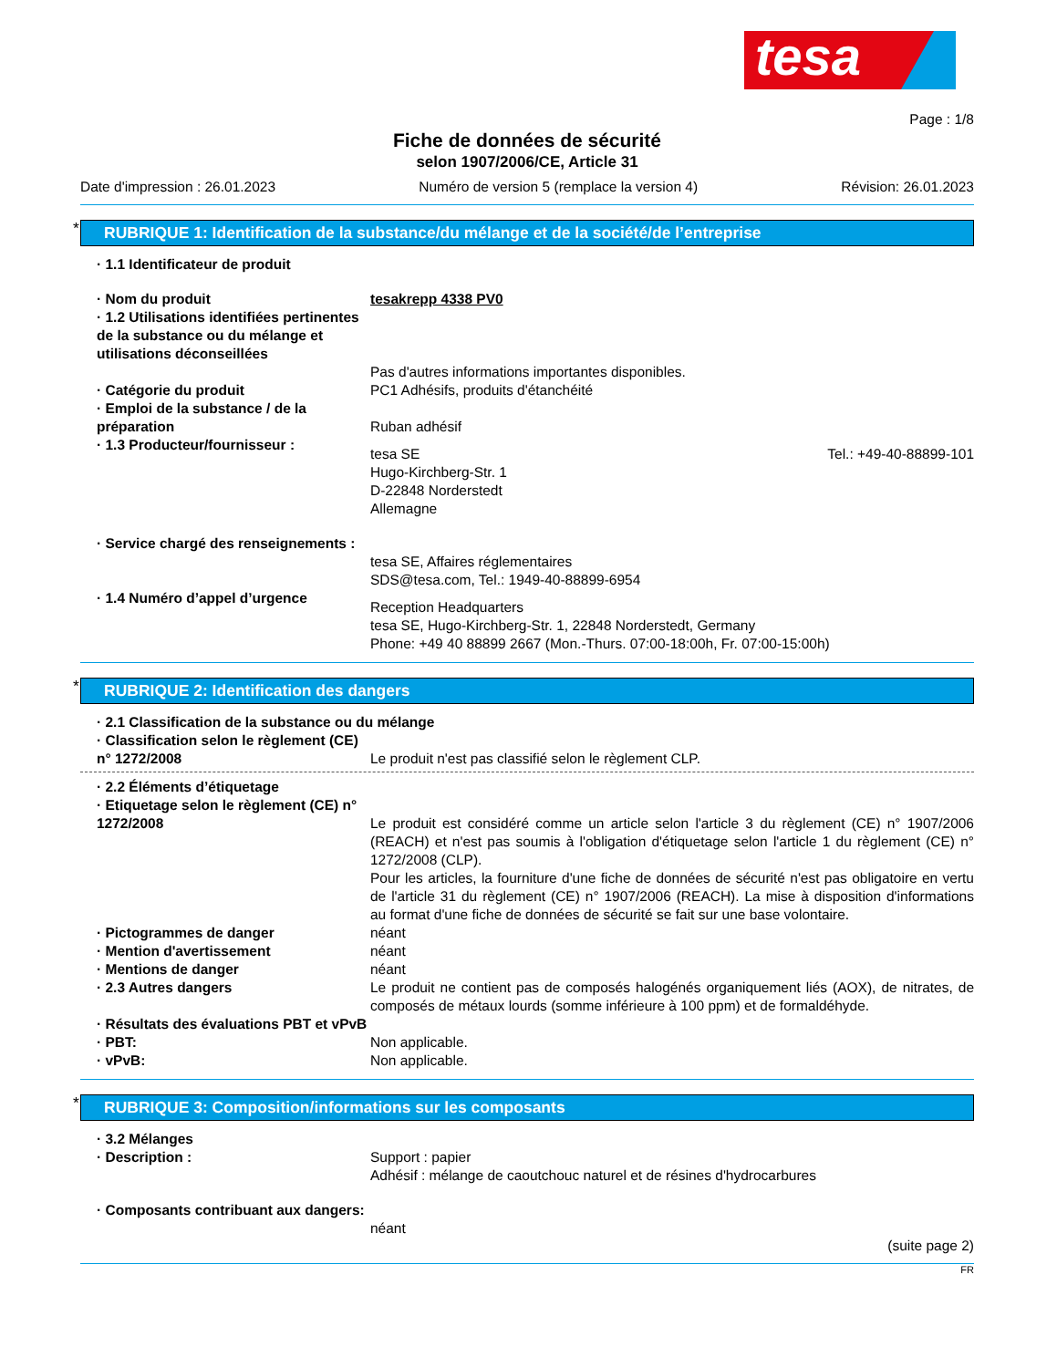tesa
Page : 1/8
Fiche de données de sécurité
selon 1907/2006/CE, Article 31
Date d'impression : 26.01.2023 Numéro de version 5 (remplace la version 4) Révision: 26.01.2023
* RUBRIQUE 1: Identification de la substance/du mélange et de la société/de l’entreprise
· 1.1 Identificateur de produit
· Nom du produit tesakrepp 4338 PV0
· 1.2 Utilisations identifiées pertinentes de la substance ou du mélange et utilisations déconseillées
Pas d'autres informations importantes disponibles.
· Catégorie du produit PC1 Adhésifs, produits d'étanchéité
· Emploi de la substance / de la préparation
Ruban adhésif
· 1.3 Producteur/fournisseur :
tesa SE
Hugo-Kirchberg-Str. 1
D-22848 Norderstedt
Allemagne Tel.: +49-40-88899-101
· Service chargé des renseignements :
tesa SE, Affaires réglementaires
SDS@tesa.com, Tel.: 1949-40-88899-6954
· 1.4 Numéro d’appel d’urgence
Reception Headquarters
tesa SE, Hugo-Kirchberg-Str. 1, 22848 Norderstedt, Germany
Phone: +49 40 88899 2667 (Mon.-Thurs. 07:00-18:00h, Fr. 07:00-15:00h)
* RUBRIQUE 2: Identification des dangers
· 2.1 Classification de la substance ou du mélange
· Classification selon le règlement (CE) n° 1272/2008
Le produit n'est pas classifié selon le règlement CLP.
· 2.2 Éléments d’étiquetage
· Etiquetage selon le règlement (CE) n° 1272/2008
Le produit est considéré comme un article selon l'article 3 du règlement (CE) n° 1907/2006 (REACH) et n'est pas soumis à l'obligation d'étiquetage selon l'article 1 du règlement (CE) n° 1272/2008 (CLP).
Pour les articles, la fourniture d'une fiche de données de sécurité n'est pas obligatoire en vertu de l'article 31 du règlement (CE) n° 1907/2006 (REACH). La mise à disposition d'informations au format d'une fiche de données de sécurité se fait sur une base volontaire.
· Pictogrammes de danger néant
· Mention d'avertissement néant
· Mentions de danger néant
· 2.3 Autres dangers Le produit ne contient pas de composés halogénés organiquement liés (AOX), de nitrates, de composés de métaux lourds (somme inférieure à 100 ppm) et de formaldéhyde.
· Résultats des évaluations PBT et vPvB
· PBT: Non applicable.
· vPvB: Non applicable.
* RUBRIQUE 3: Composition/informations sur les composants
· 3.2 Mélanges
· Description : Support : papier
Adhésif : mélange de caoutchouc naturel et de résines d'hydrocarbures
· Composants contribuant aux dangers:
néant
(suite page 2)
FR